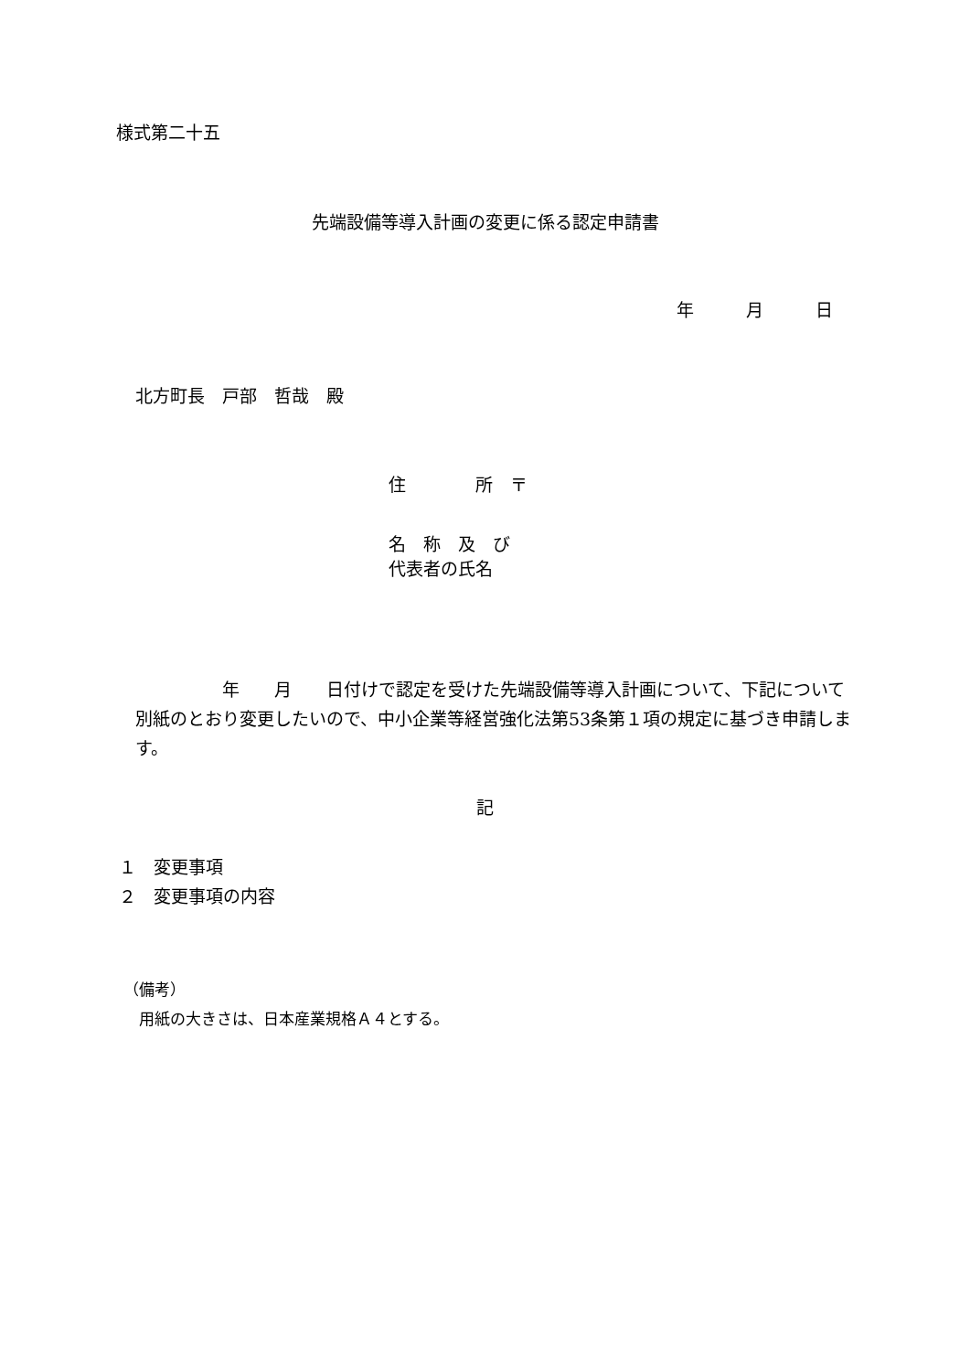様式第二十五
先端設備等導入計画の変更に係る認定申請書
年　　　月　　　日
北方町長　戸部　哲哉　殿
住　　　　所　〒
名　称　及　び
代表者の氏名
　　　　　年　　月　　日付けで認定を受けた先端設備等導入計画について、下記について別紙のとおり変更したいので、中小企業等経営強化法第53条第１項の規定に基づき申請します。
記
１　変更事項
２　変更事項の内容
（備考）
　用紙の大きさは、日本産業規格Ａ４とする。